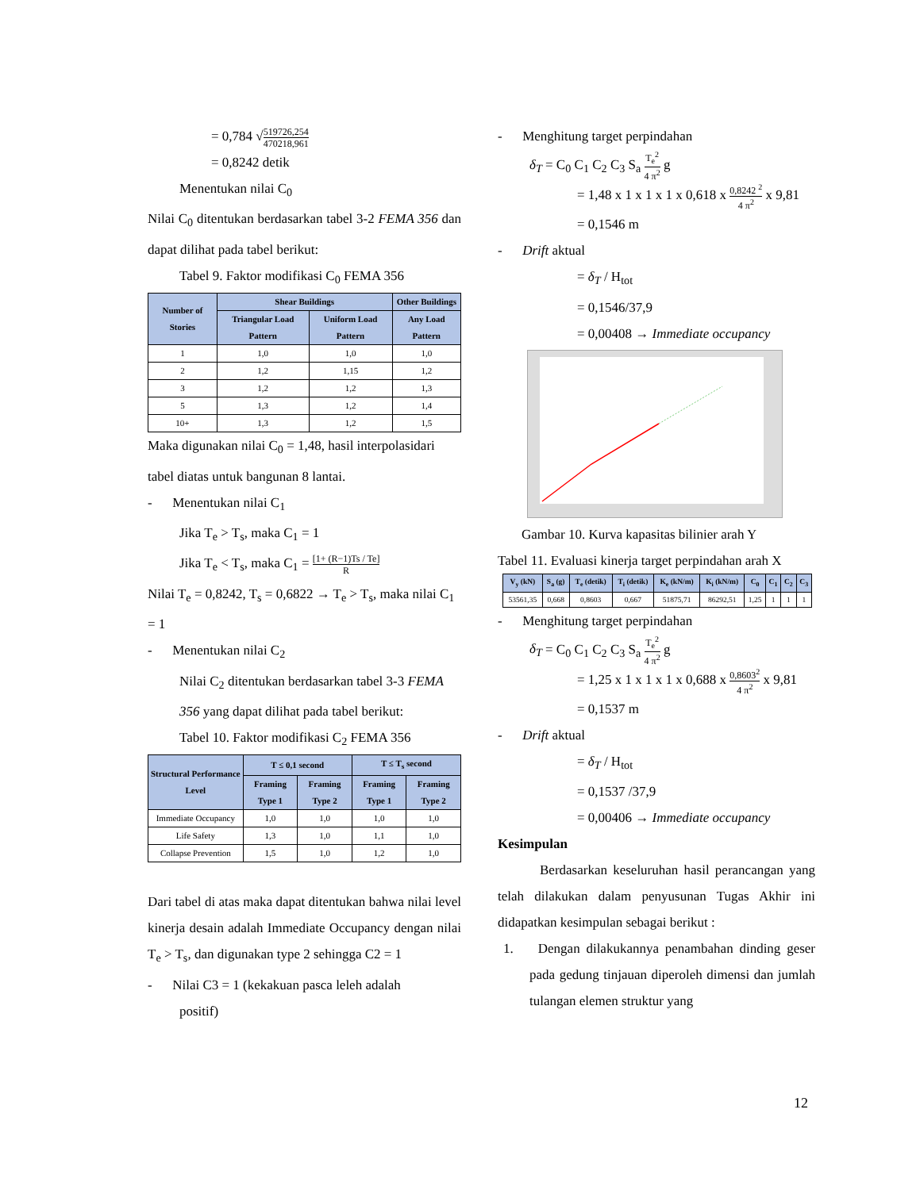= 0,784 √519726,254 470218,961
= 0,8242 detik
Menentukan nilai C<sub>0</sub>
Nilai C<sub>0</sub> ditentukan berdasarkan tabel 3-2 FEMA 356 dan dapat dilihat pada tabel berikut:
Tabel 9. Faktor modifikasi C<sub>0</sub> FEMA 356
| Number of Stories | Shear Buildings | | Other Buildings |
| --- | --- | --- | --- |
| | Triangular Load Pattern | Uniform Load Pattern | Any Load Pattern |
| 1 | 1,0 | 1,0 | 1,0 |
| 2 | 1,2 | 1,15 | 1,2 |
| 3 | 1,2 | 1,2 | 1,3 |
| 5 | 1,3 | 1,2 | 1,4 |
| 10+ | 1,3 | 1,2 | 1,5 |
Maka digunakan nilai C<sub>0</sub> = 1,48, hasil interpolasidari tabel diatas untuk bangunan 8 lantai.
- Menentukan nilai C<sub>1</sub>
Jika T<sub>e</sub> > T<sub>s</sub>, maka C<sub>1</sub> = 1
Jika T<sub>e</sub> < T<sub>s</sub>, maka C<sub>1</sub> = [1+ (R−1)Ts / Te] R
Nilai T<sub>e</sub> = 0,8242, T<sub>s</sub> = 0,6822 → T<sub>e</sub> > T<sub>s</sub>, maka nilai C<sub>1</sub> = 1
- Menentukan nilai C<sub>2</sub>
Nilai C<sub>2</sub> ditentukan berdasarkan tabel 3-3 FEMA 356 yang dapat dilihat pada tabel berikut:
Tabel 10. Faktor modifikasi C<sub>2</sub> FEMA 356
| Structural Performance Level | T ≤ 0,1 second | | T ≤ T<sub>s</sub> second | |
| --- | --- | --- | --- | --- |
| | Framing Type 1 | Framing Type 2 | Framing Type 1 | Framing Type 2 |
| Immediate Occupancy | 1,0 | 1,0 | 1,0 | 1,0 |
| Life Safety | 1,3 | 1,0 | 1,1 | 1,0 |
| Collapse Prevention | 1,5 | 1,0 | 1,2 | 1,0 |
Dari tabel di atas maka dapat ditentukan bahwa nilai level kinerja desain adalah Immediate Occupancy dengan nilai T<sub>e</sub> > T<sub>s</sub>, dan digunakan type 2 sehingga C2 = 1
- Nilai C3 = 1 (kekakuan pasca leleh adalah
positif)
- Menghitung target perpindahan
δ<sub>T</sub> = C<sub>0</sub> C<sub>1</sub> C<sub>2</sub> C<sub>3</sub> S<sub>a</sub> T<sub>e</sub><sup>2</sup> 4 π<sup>2</sup> g
= 1,48 x 1 x 1 x 1 x 0,618 x 0,8242 <sup>2</sup> 4 π<sup>2</sup> x 9,81
= 0,1546 m
- Drift aktual
= δ<sub>T</sub> / H<sub>tot</sub>
= 0,1546/37,9
= 0,00408 → Immediate occupancy
Gambar 10. Kurva kapasitas bilinier arah Y
Tabel 11. Evaluasi kinerja target perpindahan arah X
| V<sub>y</sub> (kN) | S<sub>a</sub> (g) | T<sub>e</sub> (detik) | T<sub>i</sub> (detik) | K<sub>e</sub> (kN/m) | K<sub>i</sub> (kN/m) | C<sub>0</sub> | C<sub>1</sub> | C<sub>2</sub> | C<sub>3</sub> |
| --- | --- | --- | --- | --- | --- | --- | --- | --- | --- |
| 53561,35 | 0,668 | 0,8603 | 0,667 | 51875,71 | 86292,51 | 1,25 | 1 | 1 | 1 |
- Menghitung target perpindahan
δ<sub>T</sub> = C<sub>0</sub> C<sub>1</sub> C<sub>2</sub> C<sub>3</sub> S<sub>a</sub> T<sub>e</sub><sup>2</sup> 4 π<sup>2</sup> g
= 1,25 x 1 x 1 x 1 x 0,688 x 0,8603<sup>2</sup> 4 π<sup>2</sup> x 9,81
= 0,1537 m
- Drift aktual
= δ<sub>T</sub> / H<sub>tot</sub>
= 0,1537 /37,9
= 0,00406 → Immediate occupancy
Kesimpulan
Berdasarkan keseluruhan hasil perancangan yang telah dilakukan dalam penyusunan Tugas Akhir ini didapatkan kesimpulan sebagai berikut :
1. Dengan dilakukannya penambahan dinding geser pada gedung tinjauan diperoleh dimensi dan jumlah tulangan elemen struktur yang
12